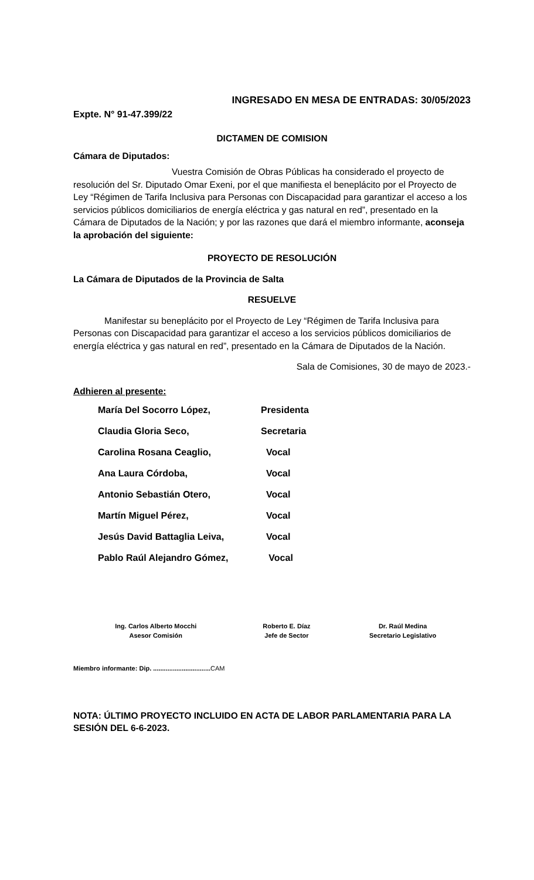INGRESADO EN MESA DE ENTRADAS: 30/05/2023
Expte. N° 91-47.399/22
DICTAMEN DE COMISION
Cámara de Diputados:
Vuestra Comisión de Obras Públicas ha considerado el proyecto de resolución del Sr. Diputado Omar Exeni, por el que manifiesta el beneplácito por el Proyecto de Ley “Régimen de Tarifa Inclusiva para Personas con Discapacidad para garantizar el acceso a los servicios públicos domiciliarios de energía eléctrica y gas natural en red”, presentado en la Cámara de Diputados de la Nación; y por las razones que dará el miembro informante, aconseja la aprobación del siguiente:
PROYECTO DE RESOLUCIÓN
La Cámara de Diputados de la Provincia de Salta
RESUELVE
Manifestar su beneplácito por el Proyecto de Ley “Régimen de Tarifa Inclusiva para Personas con Discapacidad para garantizar el acceso a los servicios públicos domiciliarios de energía eléctrica y gas natural en red”, presentado en la Cámara de Diputados de la Nación.
Sala de Comisiones, 30 de mayo de 2023.-
Adhieren al presente:
| María Del Socorro López, | Presidenta |
| Claudia Gloria Seco, | Secretaria |
| Carolina Rosana Ceaglio, | Vocal |
| Ana Laura Córdoba, | Vocal |
| Antonio Sebastián Otero, | Vocal |
| Martín Miguel Pérez, | Vocal |
| Jesús David Battaglia Leiva, | Vocal |
| Pablo Raúl Alejandro Gómez, | Vocal |
| Ing. Carlos Alberto Mocchi Asesor Comisión | Roberto E. Díaz Jefe de Sector | Dr. Raúl Medina Secretario Legislativo |
Miembro informante: Dip. ................................ CAM
NOTA: ÚLTIMO PROYECTO INCLUIDO EN ACTA DE LABOR PARLAMENTARIA PARA LA SESIÓN DEL 6-6-2023.